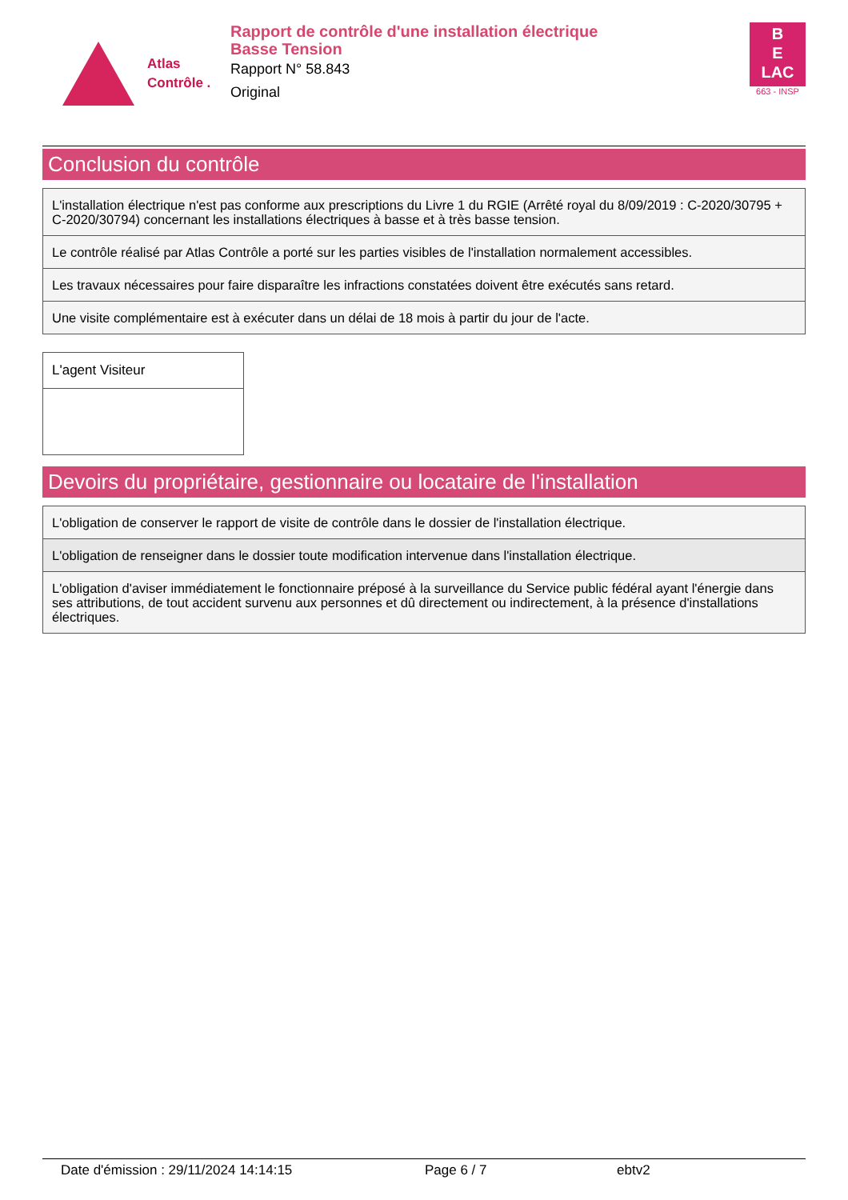Atlas
Contrôle .
Rapport de contrôle d'une installation électrique
Basse Tension
Rapport N° 58.843
Original
B
E
LAC
663 - INSP
Conclusion du contrôle
| L'installation électrique n'est pas conforme aux prescriptions du Livre 1 du RGIE (Arrêté royal du 8/09/2019 : C-2020/30795 + C-2020/30794) concernant les installations électriques à basse et à très basse tension. |
| Le contrôle réalisé par Atlas Contrôle a porté sur les parties visibles de l'installation normalement accessibles. |
| Les travaux nécessaires pour faire disparaître les infractions constatées doivent être exécutés sans retard. |
| Une visite complémentaire est à exécuter dans un délai de 18 mois à partir du jour de l'acte. |
L'agent Visiteur
Devoirs du propriétaire, gestionnaire ou locataire de l'installation
| L'obligation de conserver le rapport de visite de contrôle dans le dossier de l'installation électrique. |
| L'obligation de renseigner dans le dossier toute modification intervenue dans l'installation électrique. |
| L'obligation d'aviser immédiatement le fonctionnaire préposé à la surveillance du Service public fédéral ayant l'énergie dans ses attributions, de tout accident survenu aux personnes et dû directement ou indirectement, à la présence d'installations électriques. |
Date d'émission : 29/11/2024 14:14:15 Page 6 / 7 ebtv2